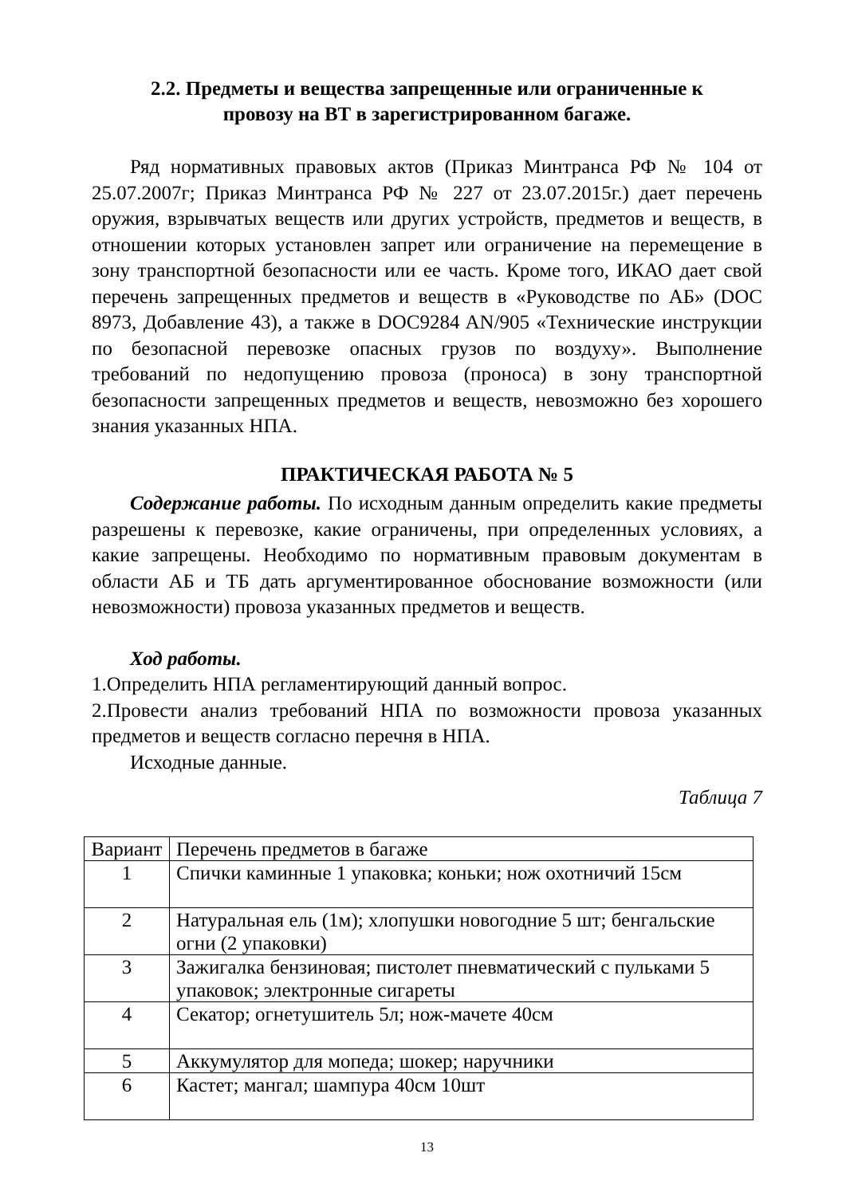2.2. Предметы и вещества запрещенные или ограниченные к
провозу на ВТ в зарегистрированном багаже.
Ряд нормативных правовых актов (Приказ Минтранса РФ № 104 от 25.07.2007г; Приказ Минтранса РФ № 227 от 23.07.2015г.) дает перечень оружия, взрывчатых веществ или других устройств, предметов и веществ, в отношении которых установлен запрет или ограничение на перемещение в зону транспортной безопасности или ее часть. Кроме того, ИКАО дает свой перечень запрещенных предметов и веществ в «Руководстве по АБ» (DOC 8973, Добавление 43), а также в DOC9284 AN/905 «Технические инструкции по безопасной перевозке опасных грузов по воздуху». Выполнение требований по недопущению провоза (проноса) в зону транспортной безопасности запрещенных предметов и веществ, невозможно без хорошего знания указанных НПА.
ПРАКТИЧЕСКАЯ РАБОТА № 5
Содержание работы. По исходным данным определить какие предметы разрешены к перевозке, какие ограничены, при определенных условиях, а какие запрещены. Необходимо по нормативным правовым документам в области АБ и ТБ дать аргументированное обоснование возможности (или невозможности) провоза указанных предметов и веществ.
Ход работы.
1.Определить НПА регламентирующий данный вопрос.
2.Провести анализ требований НПА по возможности провоза указанных предметов и веществ согласно перечня в НПА.
Исходные данные.
Таблица 7
| Вариант | Перечень предметов в багаже |
| 1 | Спички каминные 1 упаковка; коньки; нож охотничий 15см |
| 2 | Натуральная ель (1м); хлопушки новогодние 5 шт; бенгальские огни (2 упаковки) |
| 3 | Зажигалка бензиновая; пистолет пневматический с пульками 5 упаковок; электронные сигареты |
| 4 | Секатор; огнетушитель 5л; нож-мачете 40см |
| 5 | Аккумулятор для мопеда; шокер; наручники |
| 6 | Кастет; мангал; шампура 40см 10шт |
13